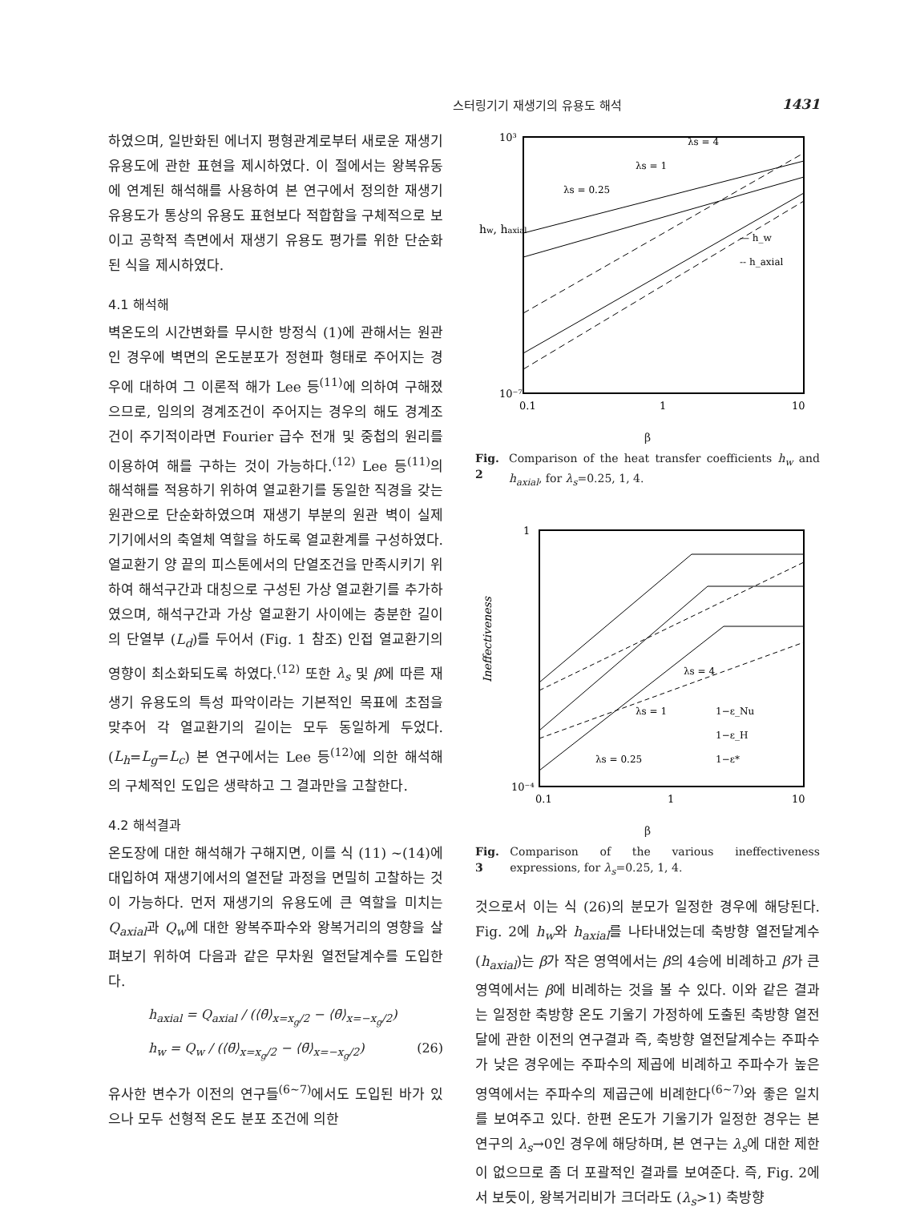스터링기기 재생기의 유용도 해석 1431
하였으며, 일반화된 에너지 평형관계로부터 새로운 재생기 유용도에 관한 표현을 제시하였다. 이 절에서는 왕복유동에 연계된 해석해를 사용하여 본 연구에서 정의한 재생기 유용도가 통상의 유용도 표현보다 적합함을 구체적으로 보이고 공학적 측면에서 재생기 유용도 평가를 위한 단순화된 식을 제시하였다.
4.1 해석해
벽온도의 시간변화를 무시한 방정식 (1)에 관해서는 원관인 경우에 벽면의 온도분포가 정현파 형태로 주어지는 경우에 대하여 그 이론적 해가 Lee 등<sup>(11)</sup>에 의하여 구해졌으므로, 임의의 경계조건이 주어지는 경우의 해도 경계조건이 주기적이라면 Fourier 급수 전개 및 중첩의 원리를 이용하여 해를 구하는 것이 가능하다.<sup>(12)</sup> Lee 등<sup>(11)</sup>의 해석해를 적용하기 위하여 열교환기를 동일한 직경을 갖는 원관으로 단순화하였으며 재생기 부분의 원관 벽이 실제 기기에서의 축열체 역할을 하도록 열교환계를 구성하였다. 열교환기 양 끝의 피스톤에서의 단열조건을 만족시키기 위하여 해석구간과 대칭으로 구성된 가상 열교환기를 추가하였으며, 해석구간과 가상 열교환기 사이에는 충분한 길이의 단열부 (L<sub>d</sub>)를 두어서 (Fig. 1 참조) 인접 열교환기의 영향이 최소화되도록 하였다.<sup>(12)</sup> 또한 λ<sub>s</sub> 및 β에 따른 재생기 유용도의 특성 파악이라는 기본적인 목표에 초점을 맞추어 각 열교환기의 길이는 모두 동일하게 두었다.(L<sub>h</sub>=L<sub>g</sub>=L<sub>c</sub>) 본 연구에서는 Lee 등<sup>(12)</sup>에 의한 해석해의 구체적인 도입은 생략하고 그 결과만을 고찰한다.
4.2 해석결과
온도장에 대한 해석해가 구해지면, 이를 식 (11) ~(14)에 대입하여 재생기에서의 열전달 과정을 면밀히 고찰하는 것이 가능하다. 먼저 재생기의 유용도에 큰 역할을 미치는 Q<sub>axial</sub>과 Q<sub>w</sub>에 대한 왕복주파수와 왕복거리의 영향을 살펴보기 위하여 다음과 같은 무차원 열전달계수를 도입한다.
h<sub>axial</sub> = Q<sub>axial</sub> / (⟨θ̄⟩<sub>x=x<sub>g</sub>/2</sub> − ⟨θ̄⟩<sub>x=−x<sub>g</sub>/2</sub>)
h<sub>w</sub> = Q<sub>w</sub> / (⟨θ̄⟩<sub>x=x<sub>g</sub>/2</sub> − ⟨θ̄⟩<sub>x=−x<sub>g</sub>/2</sub>) (26)
유사한 변수가 이전의 연구들<sup>(6~7)</sup>에서도 도입된 바가 있으나 모두 선형적 온도 분포 조건에 의한
hw, haxial
10³
10⁻⁷
0.1
1
10
λs = 0.25
λs = 1
λs = 4
— h_w
-- h_axial
β
Fig. 2 Comparison of the heat transfer coefficients h<sub>w</sub> and h<sub>axial</sub>, for λ<sub>s</sub>=0.25, 1, 4.
Ineffectiveness
1
10⁻⁴
0.1
1
10
λs = 4
λs = 1
λs = 0.25
1−ε_Nu
1−ε_H
1−ε*
β
Fig. 3 Comparison of the various ineffectiveness expressions, for λ<sub>s</sub>=0.25, 1, 4.
것으로서 이는 식 (26)의 분모가 일정한 경우에 해당된다. Fig. 2에 h<sub>w</sub>와 h<sub>axial</sub>를 나타내었는데 축방향 열전달계수(h<sub>axial</sub>)는 β가 작은 영역에서는 β의 4승에 비례하고 β가 큰 영역에서는 β에 비례하는 것을 볼 수 있다. 이와 같은 결과는 일정한 축방향 온도 기울기 가정하에 도출된 축방향 열전달에 관한 이전의 연구결과 즉, 축방향 열전달계수는 주파수가 낮은 경우에는 주파수의 제곱에 비례하고 주파수가 높은 영역에서는 주파수의 제곱근에 비례한다<sup>(6~7)</sup>와 좋은 일치를 보여주고 있다. 한편 온도가 기울기가 일정한 경우는 본 연구의 λ<sub>s</sub>→0인 경우에 해당하며, 본 연구는 λ<sub>s</sub>에 대한 제한이 없으므로 좀 더 포괄적인 결과를 보여준다. 즉, Fig. 2에서 보듯이, 왕복거리비가 크더라도 (λ<sub>s</sub>>1) 축방향